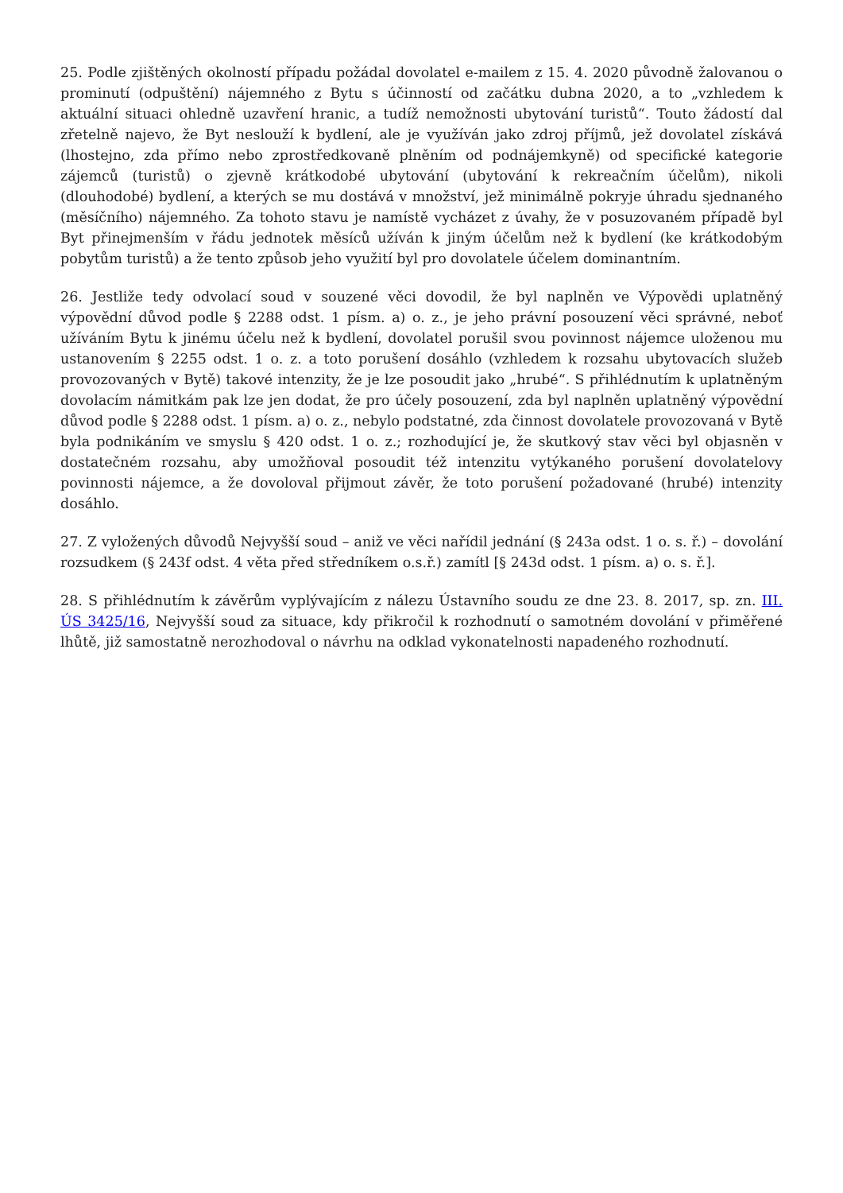25. Podle zjištěných okolností případu požádal dovolatel e-mailem z 15. 4. 2020 původně žalovanou o prominutí (odpuštění) nájemného z Bytu s účinností od začátku dubna 2020, a to „vzhledem k aktuální situaci ohledně uzavření hranic, a tudíž nemožnosti ubytování turistů“. Touto žádostí dal zřetelně najevo, že Byt neslouží k bydlení, ale je využíván jako zdroj příjmů, jež dovolatel získává (lhostejno, zda přímo nebo zprostředkovaně plněním od podnájemkyně) od specifické kategorie zájemců (turistů) o zjevně krátkodobé ubytování (ubytování k rekreačním účelům), nikoli (dlouhodobé) bydlení, a kterých se mu dostává v množství, jež minimálně pokryje úhradu sjednaného (měsíčního) nájemného. Za tohoto stavu je namístě vycházet z úvahy, že v posuzovaném případě byl Byt přinejmenším v řádu jednotek měsíců užíván k jiným účelům než k bydlení (ke krátkodobým pobytům turistů) a že tento způsob jeho využití byl pro dovolatele účelem dominantním.
26. Jestliže tedy odvolací soud v souzené věci dovodil, že byl naplněn ve Výpovědi uplatněný výpovědní důvod podle § 2288 odst. 1 písm. a) o. z., je jeho právní posouzení věci správné, neboť užíváním Bytu k jinému účelu než k bydlení, dovolatel porušil svou povinnost nájemce uloženou mu ustanovením § 2255 odst. 1 o. z. a toto porušení dosáhlo (vzhledem k rozsahu ubytovacích služeb provozovaných v Bytě) takové intenzity, že je lze posoudit jako „hrubé“. S přihlédnutím k uplatněným dovolacím námitkám pak lze jen dodat, že pro účely posouzení, zda byl naplněn uplatněný výpovědní důvod podle § 2288 odst. 1 písm. a) o. z., nebylo podstatné, zda činnost dovolatele provozovaná v Bytě byla podnikáním ve smyslu § 420 odst. 1 o. z.; rozhodující je, že skutkový stav věci byl objasněn v dostatečném rozsahu, aby umožňoval posoudit též intenzitu vytýkaného porušení dovolatelovy povinnosti nájemce, a že dovoloval přijmout závěr, že toto porušení požadované (hrubé) intenzity dosáhlo.
27. Z vyložených důvodů Nejvyšší soud – aniž ve věci nařídil jednání (§ 243a odst. 1 o. s. ř.) – dovolání rozsudkem (§ 243f odst. 4 věta před středníkem o.s.ř.) zamítl [§ 243d odst. 1 písm. a) o. s. ř.].
28. S přihlédnutím k závěrům vyplývajícím z nálezu Ústavního soudu ze dne 23. 8. 2017, sp. zn. III. ÚS 3425/16, Nejvyšší soud za situace, kdy přikročil k rozhodnutí o samotném dovolání v přiměřené lhůtě, již samostatně nerozhodoval o návrhu na odklad vykonatelnosti napadeného rozhodnutí.